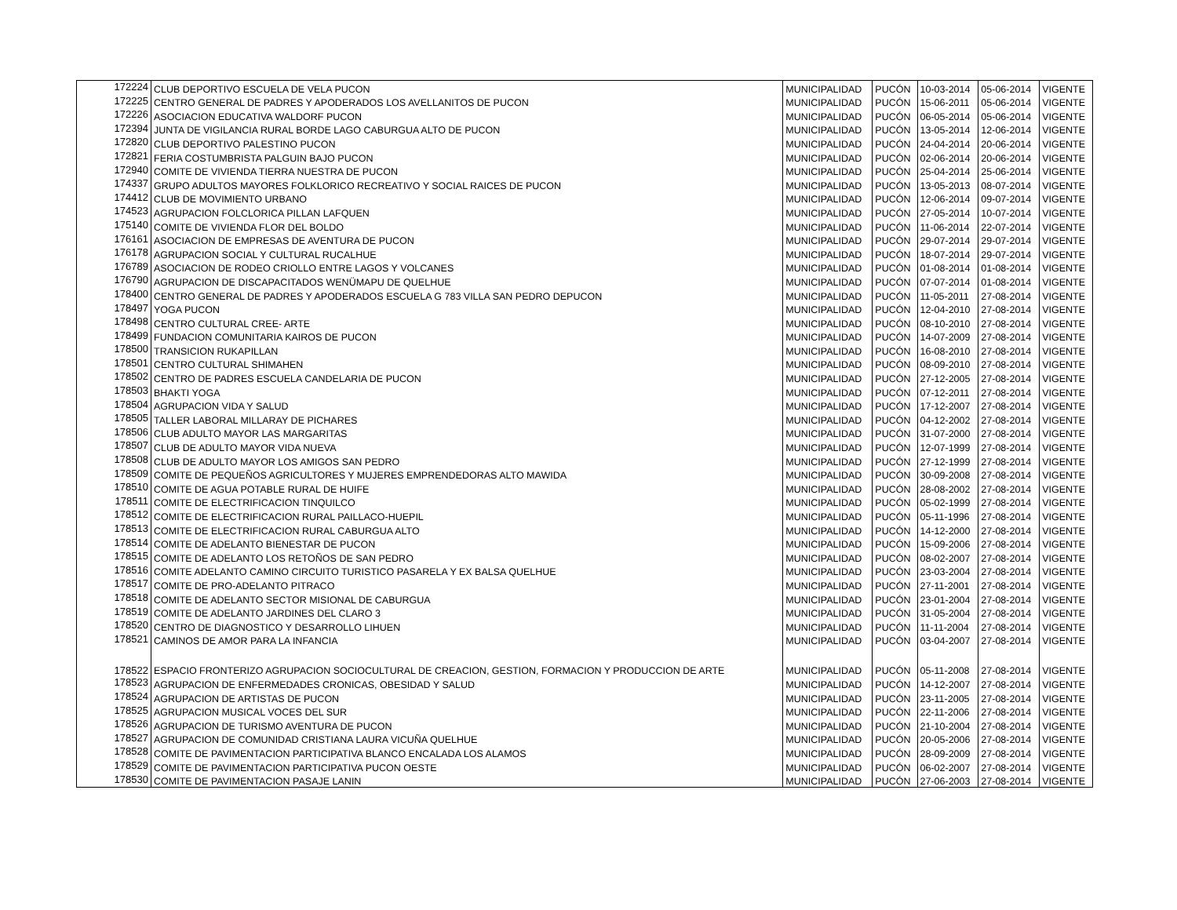| 172224 | CLUB DEPORTIVO ESCUELA DE VELA PUCON | MUNICIPALIDAD | PUCÓN | 10-03-2014 | 05-06-2014 | VIGENTE |
| 172225 | CENTRO GENERAL DE PADRES Y APODERADOS LOS AVELLANITOS DE PUCON | MUNICIPALIDAD | PUCÓN | 15-06-2011 | 05-06-2014 | VIGENTE |
| 172226 | ASOCIACION EDUCATIVA WALDORF PUCON | MUNICIPALIDAD | PUCÓN | 06-05-2014 | 05-06-2014 | VIGENTE |
| 172394 | JUNTA DE VIGILANCIA RURAL BORDE LAGO CABURGUA ALTO DE PUCON | MUNICIPALIDAD | PUCÓN | 13-05-2014 | 12-06-2014 | VIGENTE |
| 172820 | CLUB DEPORTIVO PALESTINO PUCON | MUNICIPALIDAD | PUCÓN | 24-04-2014 | 20-06-2014 | VIGENTE |
| 172821 | FERIA COSTUMBRISTA PALGUIN BAJO PUCON | MUNICIPALIDAD | PUCÓN | 02-06-2014 | 20-06-2014 | VIGENTE |
| 172940 | COMITE DE VIVIENDA TIERRA NUESTRA DE PUCON | MUNICIPALIDAD | PUCÓN | 25-04-2014 | 25-06-2014 | VIGENTE |
| 174337 | GRUPO ADULTOS MAYORES FOLKLORICO RECREATIVO Y SOCIAL RAICES DE PUCON | MUNICIPALIDAD | PUCÓN | 13-05-2013 | 08-07-2014 | VIGENTE |
| 174412 | CLUB DE MOVIMIENTO URBANO | MUNICIPALIDAD | PUCÓN | 12-06-2014 | 09-07-2014 | VIGENTE |
| 174523 | AGRUPACION FOLCLORICA PILLAN LAFQUEN | MUNICIPALIDAD | PUCÓN | 27-05-2014 | 10-07-2014 | VIGENTE |
| 175140 | COMITE DE VIVIENDA FLOR DEL BOLDO | MUNICIPALIDAD | PUCÓN | 11-06-2014 | 22-07-2014 | VIGENTE |
| 176161 | ASOCIACION DE EMPRESAS DE AVENTURA DE PUCON | MUNICIPALIDAD | PUCÓN | 29-07-2014 | 29-07-2014 | VIGENTE |
| 176178 | AGRUPACION SOCIAL Y CULTURAL RUCALHUE | MUNICIPALIDAD | PUCÓN | 18-07-2014 | 29-07-2014 | VIGENTE |
| 176789 | ASOCIACION DE RODEO CRIOLLO ENTRE LAGOS Y VOLCANES | MUNICIPALIDAD | PUCÓN | 01-08-2014 | 01-08-2014 | VIGENTE |
| 176790 | AGRUPACION DE DISCAPACITADOS WENÜMAPU DE QUELHUE | MUNICIPALIDAD | PUCÓN | 07-07-2014 | 01-08-2014 | VIGENTE |
| 178400 | CENTRO GENERAL DE PADRES Y APODERADOS ESCUELA G 783 VILLA SAN PEDRO DEPUCON | MUNICIPALIDAD | PUCÓN | 11-05-2011 | 27-08-2014 | VIGENTE |
| 178497 | YOGA PUCON | MUNICIPALIDAD | PUCÓN | 12-04-2010 | 27-08-2014 | VIGENTE |
| 178498 | CENTRO CULTURAL CREE- ARTE | MUNICIPALIDAD | PUCÓN | 08-10-2010 | 27-08-2014 | VIGENTE |
| 178499 | FUNDACION COMUNITARIA KAIROS DE PUCON | MUNICIPALIDAD | PUCÓN | 14-07-2009 | 27-08-2014 | VIGENTE |
| 178500 | TRANSICION RUKAPILLAN | MUNICIPALIDAD | PUCÓN | 16-08-2010 | 27-08-2014 | VIGENTE |
| 178501 | CENTRO CULTURAL SHIMAHEN | MUNICIPALIDAD | PUCÓN | 08-09-2010 | 27-08-2014 | VIGENTE |
| 178502 | CENTRO DE PADRES ESCUELA CANDELARIA DE PUCON | MUNICIPALIDAD | PUCÓN | 27-12-2005 | 27-08-2014 | VIGENTE |
| 178503 | BHAKTI YOGA | MUNICIPALIDAD | PUCÓN | 07-12-2011 | 27-08-2014 | VIGENTE |
| 178504 | AGRUPACION VIDA Y SALUD | MUNICIPALIDAD | PUCÓN | 17-12-2007 | 27-08-2014 | VIGENTE |
| 178505 | TALLER LABORAL MILLARAY DE PICHARES | MUNICIPALIDAD | PUCÓN | 04-12-2002 | 27-08-2014 | VIGENTE |
| 178506 | CLUB ADULTO MAYOR LAS MARGARITAS | MUNICIPALIDAD | PUCÓN | 31-07-2000 | 27-08-2014 | VIGENTE |
| 178507 | CLUB DE ADULTO MAYOR VIDA NUEVA | MUNICIPALIDAD | PUCÓN | 12-07-1999 | 27-08-2014 | VIGENTE |
| 178508 | CLUB DE ADULTO MAYOR LOS AMIGOS SAN PEDRO | MUNICIPALIDAD | PUCÓN | 27-12-1999 | 27-08-2014 | VIGENTE |
| 178509 | COMITE DE PEQUEÑOS AGRICULTORES Y MUJERES EMPRENDEDORAS ALTO MAWIDA | MUNICIPALIDAD | PUCÓN | 30-09-2008 | 27-08-2014 | VIGENTE |
| 178510 | COMITE DE AGUA POTABLE RURAL DE HUIFE | MUNICIPALIDAD | PUCÓN | 28-08-2002 | 27-08-2014 | VIGENTE |
| 178511 | COMITE DE ELECTRIFICACION TINQUILCO | MUNICIPALIDAD | PUCÓN | 05-02-1999 | 27-08-2014 | VIGENTE |
| 178512 | COMITE DE ELECTRIFICACION RURAL PAILLACO-HUEPIL | MUNICIPALIDAD | PUCÓN | 05-11-1996 | 27-08-2014 | VIGENTE |
| 178513 | COMITE DE ELECTRIFICACION RURAL CABURGUA ALTO | MUNICIPALIDAD | PUCÓN | 14-12-2000 | 27-08-2014 | VIGENTE |
| 178514 | COMITE DE ADELANTO BIENESTAR DE PUCON | MUNICIPALIDAD | PUCÓN | 15-09-2006 | 27-08-2014 | VIGENTE |
| 178515 | COMITE DE ADELANTO LOS RETOÑOS DE SAN PEDRO | MUNICIPALIDAD | PUCÓN | 08-02-2007 | 27-08-2014 | VIGENTE |
| 178516 | COMITE ADELANTO CAMINO CIRCUITO TURISTICO PASARELA Y EX BALSA QUELHUE | MUNICIPALIDAD | PUCÓN | 23-03-2004 | 27-08-2014 | VIGENTE |
| 178517 | COMITE DE PRO-ADELANTO PITRACO | MUNICIPALIDAD | PUCÓN | 27-11-2001 | 27-08-2014 | VIGENTE |
| 178518 | COMITE DE ADELANTO SECTOR MISIONAL DE CABURGUA | MUNICIPALIDAD | PUCÓN | 23-01-2004 | 27-08-2014 | VIGENTE |
| 178519 | COMITE DE ADELANTO JARDINES DEL CLARO 3 | MUNICIPALIDAD | PUCÓN | 31-05-2004 | 27-08-2014 | VIGENTE |
| 178520 | CENTRO DE DIAGNOSTICO Y DESARROLLO LIHUEN | MUNICIPALIDAD | PUCÓN | 11-11-2004 | 27-08-2014 | VIGENTE |
| 178521 | CAMINOS DE AMOR PARA LA INFANCIA | MUNICIPALIDAD | PUCÓN | 03-04-2007 | 27-08-2014 | VIGENTE |
| 178522 | ESPACIO FRONTERIZO AGRUPACION SOCIOCULTURAL DE CREACION, GESTION, FORMACION Y PRODUCCION DE ARTE | MUNICIPALIDAD | PUCÓN | 05-11-2008 | 27-08-2014 | VIGENTE |
| 178523 | AGRUPACION DE ENFERMEDADES CRONICAS, OBESIDAD Y SALUD | MUNICIPALIDAD | PUCÓN | 14-12-2007 | 27-08-2014 | VIGENTE |
| 178524 | AGRUPACION DE ARTISTAS DE PUCON | MUNICIPALIDAD | PUCÓN | 23-11-2005 | 27-08-2014 | VIGENTE |
| 178525 | AGRUPACION MUSICAL VOCES DEL SUR | MUNICIPALIDAD | PUCÓN | 22-11-2006 | 27-08-2014 | VIGENTE |
| 178526 | AGRUPACION DE TURISMO AVENTURA DE PUCON | MUNICIPALIDAD | PUCÓN | 21-10-2004 | 27-08-2014 | VIGENTE |
| 178527 | AGRUPACION DE COMUNIDAD CRISTIANA LAURA VICUÑA QUELHUE | MUNICIPALIDAD | PUCÓN | 20-05-2006 | 27-08-2014 | VIGENTE |
| 178528 | COMITE DE PAVIMENTACION PARTICIPATIVA BLANCO ENCALADA LOS ALAMOS | MUNICIPALIDAD | PUCÓN | 28-09-2009 | 27-08-2014 | VIGENTE |
| 178529 | COMITE DE PAVIMENTACION PARTICIPATIVA PUCON OESTE | MUNICIPALIDAD | PUCÓN | 06-02-2007 | 27-08-2014 | VIGENTE |
| 178530 | COMITE DE PAVIMENTACION PASAJE LANIN | MUNICIPALIDAD | PUCÓN | 27-06-2003 | 27-08-2014 | VIGENTE |